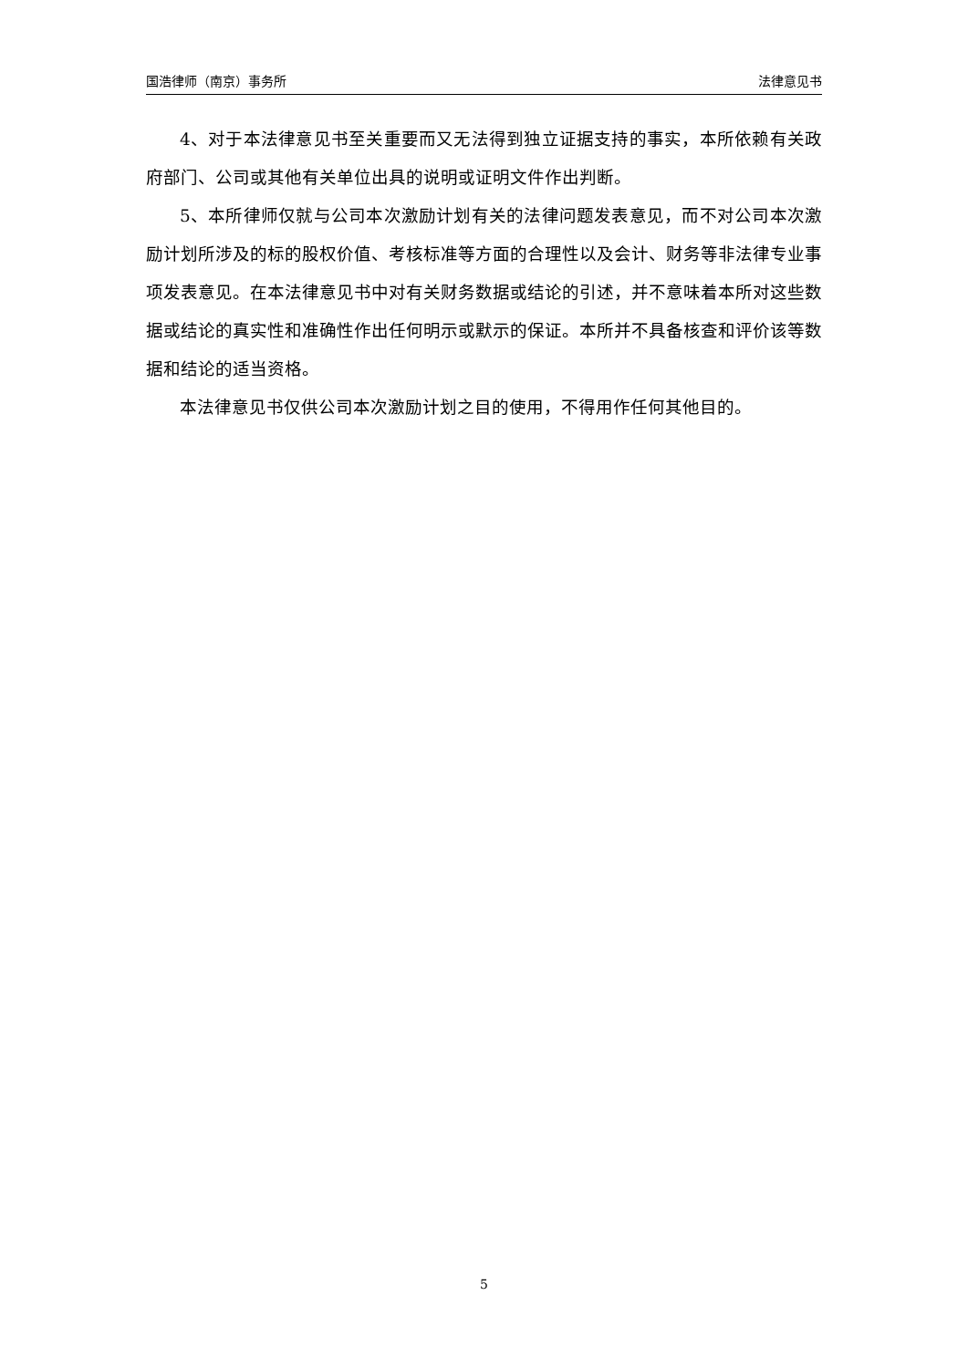国浩律师（南京）事务所 法律意见书
4、对于本法律意见书至关重要而又无法得到独立证据支持的事实，本所依赖有关政府部门、公司或其他有关单位出具的说明或证明文件作出判断。
5、本所律师仅就与公司本次激励计划有关的法律问题发表意见，而不对公司本次激励计划所涉及的标的股权价值、考核标准等方面的合理性以及会计、财务等非法律专业事项发表意见。在本法律意见书中对有关财务数据或结论的引述，并不意味着本所对这些数据或结论的真实性和准确性作出任何明示或默示的保证。本所并不具备核查和评价该等数据和结论的适当资格。
本法律意见书仅供公司本次激励计划之目的使用，不得用作任何其他目的。
5